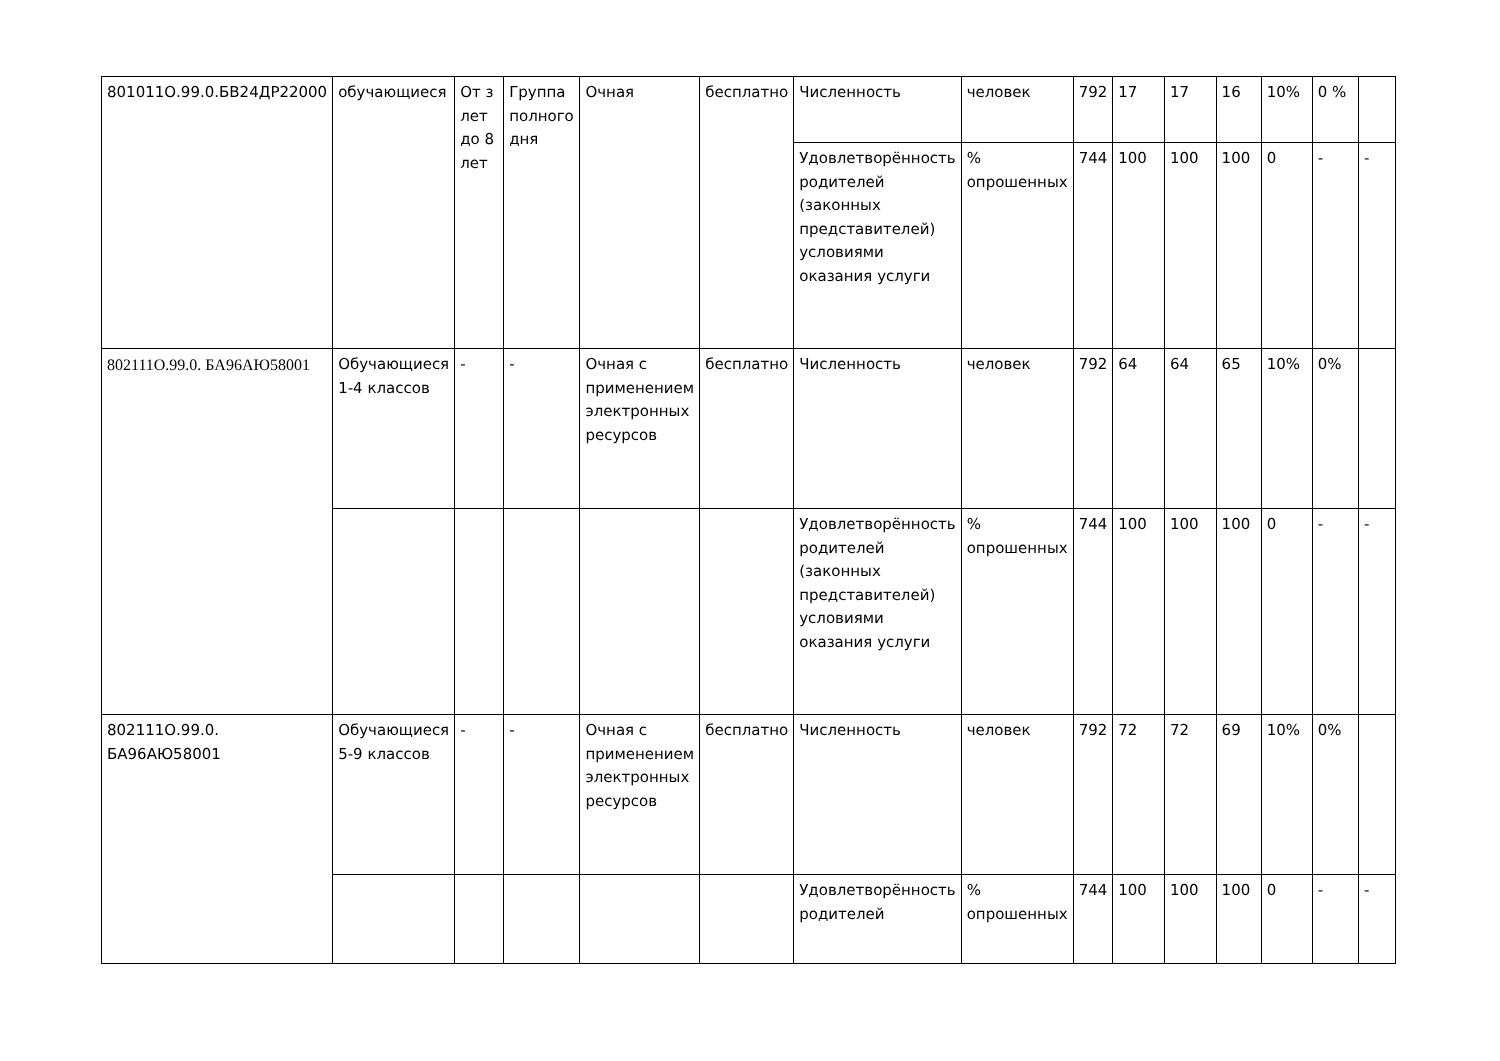| 801011О.99.0.БВ24ДР22000 | обучающиеся | От з лет до 8 лет | Группа полного дня | Очная | бесплатно | Численность | человек | 792 | 17 | 17 | 16 | 10% | 0 % | |
| | | | | | | Удовлетворённость родителей (законных представителей) условиями оказания услуги | % опрошенных | 744 | 100 | 100 | 100 | 0 | - | - |
| 802111О.99.0. БА96АЮ58001 | Обучающиеся 1-4 классов | - | - | Очная с применением электронных ресурсов | бесплатно | Численность | человек | 792 | 64 | 64 | 65 | 10% | 0% | |
| | | | | | | Удовлетворённость родителей (законных представителей) условиями оказания услуги | % опрошенных | 744 | 100 | 100 | 100 | 0 | - | - |
| 802111О.99.0. БА96АЮ58001 | Обучающиеся 5-9 классов | - | - | Очная с применением электронных ресурсов | бесплатно | Численность | человек | 792 | 72 | 72 | 69 | 10% | 0% | |
| | | | | | | Удовлетворённость родителей | % опрошенных | 744 | 100 | 100 | 100 | 0 | - | - |